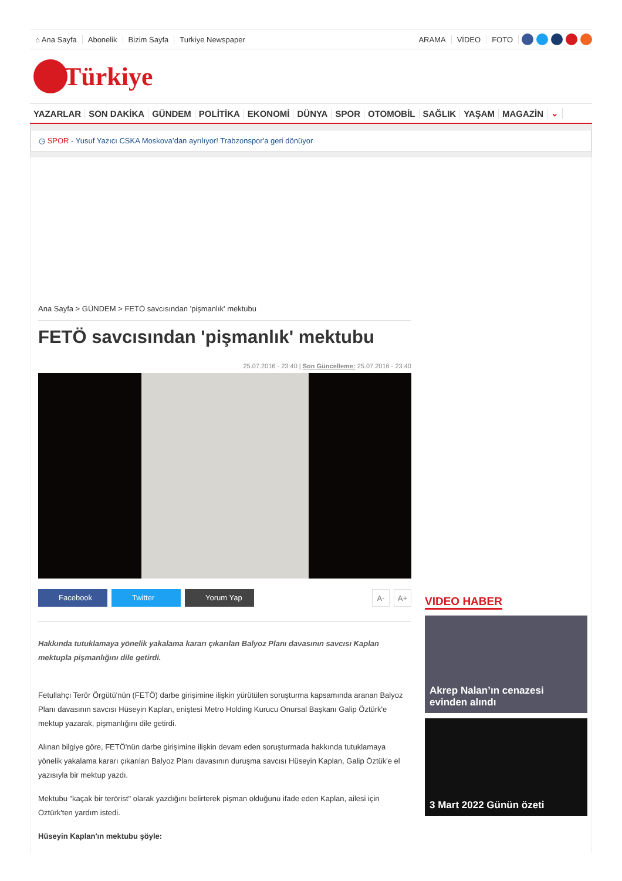⌂ Ana Sayfa Abonelik Bizim Sayfa Turkiye Newspaper ARAMA VİDEO FOTO
Türkiye
YAZARLAR SON DAKİKA GÜNDEM POLİTİKA EKONOMİ DÜNYA SPOR OTOMOBİL SAĞLIK YAŞAM MAGAZİN ⌄
◷ SPOR - Yusuf Yazıcı CSKA Moskova’dan ayrılıyor! Trabzonspor'a geri dönüyor
Ana Sayfa > GÜNDEM > FETÖ savcısından 'pişmanlık' mektubu
FETÖ savcısından 'pişmanlık' mektubu
25.07.2016 - 23:40 | Son Güncelleme: 25.07.2016 - 23:40
Facebook Twitter Yorum Yap A- A+
Hakkında tutuklamaya yönelik yakalama kararı çıkarılan Balyoz Planı davasının savcısı Kaplan mektupla pişmanlığını dile getirdi.
Fetullahçı Terör Örgütü'nün (FETÖ) darbe girişimine ilişkin yürütülen soruşturma kapsamında aranan Balyoz Planı davasının savcısı Hüseyin Kaplan, eniştesi Metro Holding Kurucu Onursal Başkanı Galip Öztürk'e mektup yazarak, pişmanlığını dile getirdi.
Alınan bilgiye göre, FETÖ'nün darbe girişimine ilişkin devam eden soruşturmada hakkında tutuklamaya yönelik yakalama kararı çıkarılan Balyoz Planı davasının duruşma savcısı Hüseyin Kaplan, Galip Öztük'e el yazısıyla bir mektup yazdı.
Mektubu "kaçak bir terörist" olarak yazdığını belirterek pişman olduğunu ifade eden Kaplan, ailesi için Öztürk'ten yardım istedi.
Hüseyin Kaplan'ın mektubu şöyle:
VIDEO HABER
Akrep Nalan’ın cenazesi evinden alındı
3 Mart 2022 Günün özeti